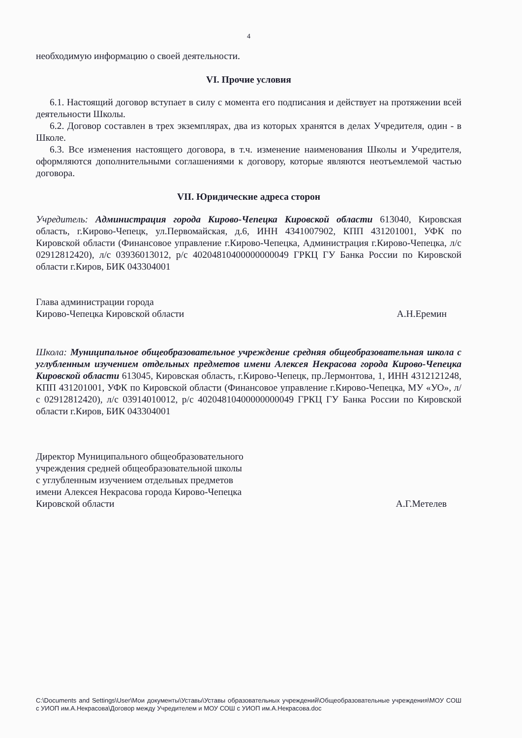4
необходимую информацию о своей деятельности.
VI. Прочие условия
6.1. Настоящий договор вступает в силу с момента его подписания и действует на протяжении всей деятельности Школы.
6.2. Договор составлен в трех экземплярах, два из которых хранятся в делах Учредителя, один - в Школе.
6.3. Все изменения настоящего договора, в т.ч. изменение наименования Школы и Учредителя, оформляются дополнительными соглашениями к договору, которые являются неотъемлемой частью договора.
VII. Юридические адреса сторон
Учредитель: Администрация города Кирово-Чепецка Кировской области 613040, Кировская область, г.Кирово-Чепецк, ул.Первомайская, д.6, ИНН 4341007902, КПП 431201001, УФК по Кировской области (Финансовое управление г.Кирово-Чепецка, Администрация г.Кирово-Чепецка, л/с 02912812420), л/с 03936013012, р/с 40204810400000000049 ГРКЦ ГУ Банка России по Кировской области г.Киров, БИК 043304001
Глава администрации города
Кирово-Чепецка Кировской области
А.Н.Еремин
Школа: Муниципальное общеобразовательное учреждение средняя общеобразовательная школа с углубленным изучением отдельных предметов имени Алексея Некрасова города Кирово-Чепецка Кировской области 613045, Кировская область, г.Кирово-Чепецк, пр.Лермонтова, 1, ИНН 4312121248, КПП 431201001, УФК по Кировской области (Финансовое управление г.Кирово-Чепецка, МУ «УО», л/с 02912812420), л/с 03914010012, р/с 40204810400000000049 ГРКЦ ГУ Банка России по Кировской области г.Киров, БИК 043304001
Директор Муниципального общеобразовательного
учреждения средней общеобразовательной школы
с углубленным изучением отдельных предметов
имени Алексея Некрасова города Кирово-Чепецка
Кировской области
А.Г.Метелев
C:\Documents and Settings\User\Мои документы\Уставы\Уставы образовательных учреждений\Общеобразовательные учреждения\МОУ СОШ с УИОП им.А.Некрасова\Договор между Учредителем и МОУ СОШ с УИОП им.А.Некрасова.doc